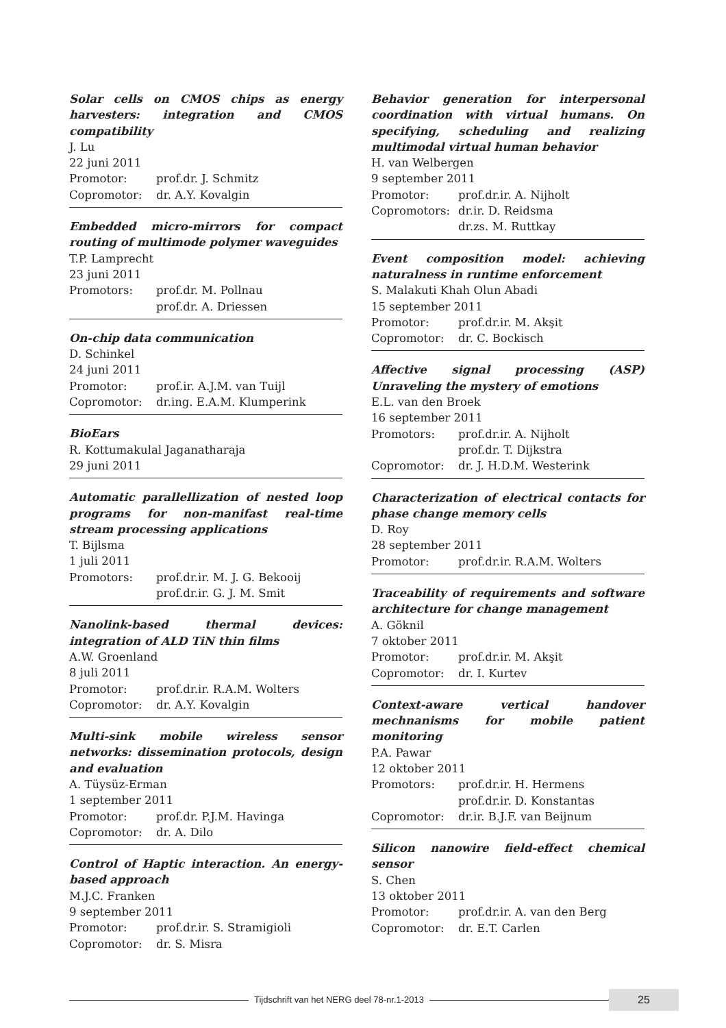Solar cells on CMOS chips as energy harvesters: integration and CMOS compatibility
J. Lu
22 juni 2011
Promotor: prof.dr. J. Schmitz
Copromotor: dr. A.Y. Kovalgin
Embedded micro-mirrors for compact routing of multimode polymer waveguides
T.P. Lamprecht
23 juni 2011
Promotors: prof.dr. M. Pollnau
prof.dr. A. Driessen
On-chip data communication
D. Schinkel
24 juni 2011
Promotor: prof.ir. A.J.M. van Tuijl
Copromotor: dr.ing. E.A.M. Klumperink
BioEars
R. Kottumakulal Jaganatharaja
29 juni 2011
Automatic parallellization of nested loop programs for non-manifast real-time stream processing applications
T. Bijlsma
1 juli 2011
Promotors: prof.dr.ir. M. J. G. Bekooij
prof.dr.ir. G. J. M. Smit
Nanolink-based thermal devices: integration of ALD TiN thin films
A.W. Groenland
8 juli 2011
Promotor: prof.dr.ir. R.A.M. Wolters
Copromotor: dr. A.Y. Kovalgin
Multi-sink mobile wireless sensor networks: dissemination protocols, design and evaluation
A. Tüysüz-Erman
1 september 2011
Promotor: prof.dr. P.J.M. Havinga
Copromotor: dr. A. Dilo
Control of Haptic interaction. An energy-based approach
M.J.C. Franken
9 september 2011
Promotor: prof.dr.ir. S. Stramigioli
Copromotor: dr. S. Misra
Behavior generation for interpersonal coordination with virtual humans. On specifying, scheduling and realizing multimodal virtual human behavior
H. van Welbergen
9 september 2011
Promotor: prof.dr.ir. A. Nijholt
Copromotors: dr.ir. D. Reidsma
dr.zs. M. Ruttkay
Event composition model: achieving naturalness in runtime enforcement
S. Malakuti Khah Olun Abadi
15 september 2011
Promotor: prof.dr.ir. M. Akşit
Copromotor: dr. C. Bockisch
Affective signal processing (ASP) Unraveling the mystery of emotions
E.L. van den Broek
16 september 2011
Promotors: prof.dr.ir. A. Nijholt
prof.dr. T. Dijkstra
Copromotor: dr. J. H.D.M. Westerink
Characterization of electrical contacts for phase change memory cells
D. Roy
28 september 2011
Promotor: prof.dr.ir. R.A.M. Wolters
Traceability of requirements and software architecture for change management
A. Göknil
7 oktober 2011
Promotor: prof.dr.ir. M. Akşit
Copromotor: dr. I. Kurtev
Context-aware vertical handover mechnanisms for mobile patient monitoring
P.A. Pawar
12 oktober 2011
Promotors: prof.dr.ir. H. Hermens
prof.dr.ir. D. Konstantas
Copromotor: dr.ir. B.J.F. van Beijnum
Silicon nanowire field-effect chemical sensor
S. Chen
13 oktober 2011
Promotor: prof.dr.ir. A. van den Berg
Copromotor: dr. E.T. Carlen
Tijdschrift van het NERG deel 78-nr.1-2013
25